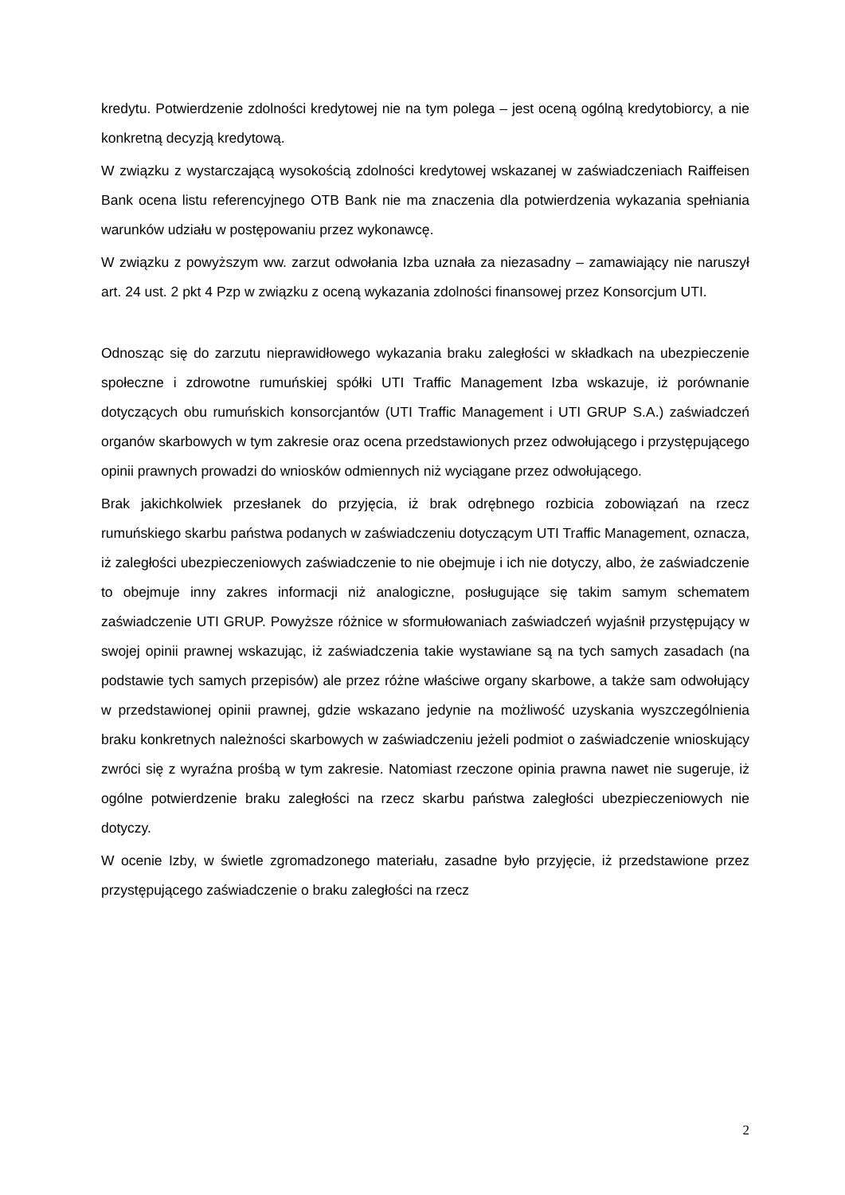kredytu. Potwierdzenie zdolności kredytowej nie na tym polega – jest oceną ogólną kredytobiorcy, a nie konkretną decyzją kredytową.
W związku z wystarczającą wysokością zdolności kredytowej wskazanej w zaświadczeniach Raiffeisen Bank ocena listu referencyjnego OTB Bank nie ma znaczenia dla potwierdzenia wykazania spełniania warunków udziału w postępowaniu przez wykonawcę.
W związku z powyższym ww. zarzut odwołania Izba uznała za niezasadny – zamawiający nie naruszył art. 24 ust. 2 pkt 4 Pzp w związku z oceną wykazania zdolności finansowej przez Konsorcjum UTI.
Odnosząc się do zarzutu nieprawidłowego wykazania braku zaległości w składkach na ubezpieczenie społeczne i zdrowotne rumuńskiej spółki UTI Traffic Management Izba wskazuje, iż porównanie dotyczących obu rumuńskich konsorcjantów (UTI Traffic Management i UTI GRUP S.A.) zaświadczeń organów skarbowych w tym zakresie oraz ocena przedstawionych przez odwołującego i przystępującego opinii prawnych prowadzi do wniosków odmiennych niż wyciągane przez odwołującego.
Brak jakichkolwiek przesłanek do przyjęcia, iż brak odrębnego rozbicia zobowiązań na rzecz rumuńskiego skarbu państwa podanych w zaświadczeniu dotyczącym UTI Traffic Management, oznacza, iż zaległości ubezpieczeniowych zaświadczenie to nie obejmuje i ich nie dotyczy, albo, że zaświadczenie to obejmuje inny zakres informacji niż analogiczne, posługujące się takim samym schematem zaświadczenie UTI GRUP. Powyższe różnice w sformułowaniach zaświadczeń wyjaśnił przystępujący w swojej opinii prawnej wskazując, iż zaświadczenia takie wystawiane są na tych samych zasadach (na podstawie tych samych przepisów) ale przez różne właściwe organy skarbowe, a także sam odwołujący w przedstawionej opinii prawnej, gdzie wskazano jedynie na możliwość uzyskania wyszczególnienia braku konkretnych należności skarbowych w zaświadczeniu jeżeli podmiot o zaświadczenie wnioskujący zwróci się z wyraźna prośbą w tym zakresie. Natomiast rzeczone opinia prawna nawet nie sugeruje, iż ogólne potwierdzenie braku zaległości na rzecz skarbu państwa zaległości ubezpieczeniowych nie dotyczy.
W ocenie Izby, w świetle zgromadzonego materiału, zasadne było przyjęcie, iż przedstawione przez przystępującego zaświadczenie o braku zaległości na rzecz
2